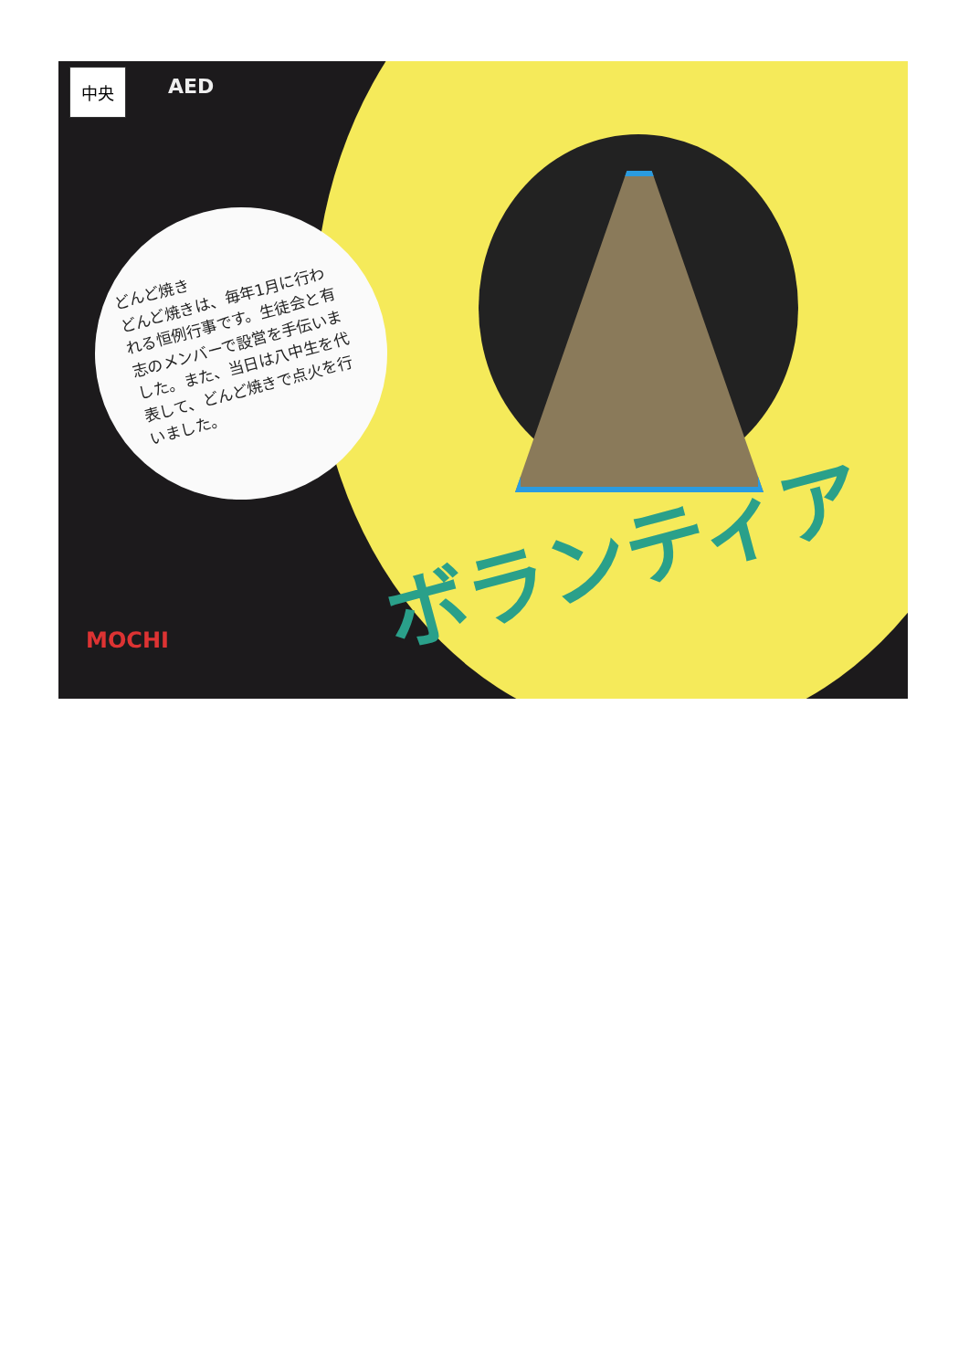中央 AED
どんど焼き
どんど焼きは、毎年1月に行われる恒例行事です。生徒会と有志のメンバーで設営を手伝いました。また、当日は八中生を代表して、どんど焼きで点火を行いました。
ボランティア
MOCHI